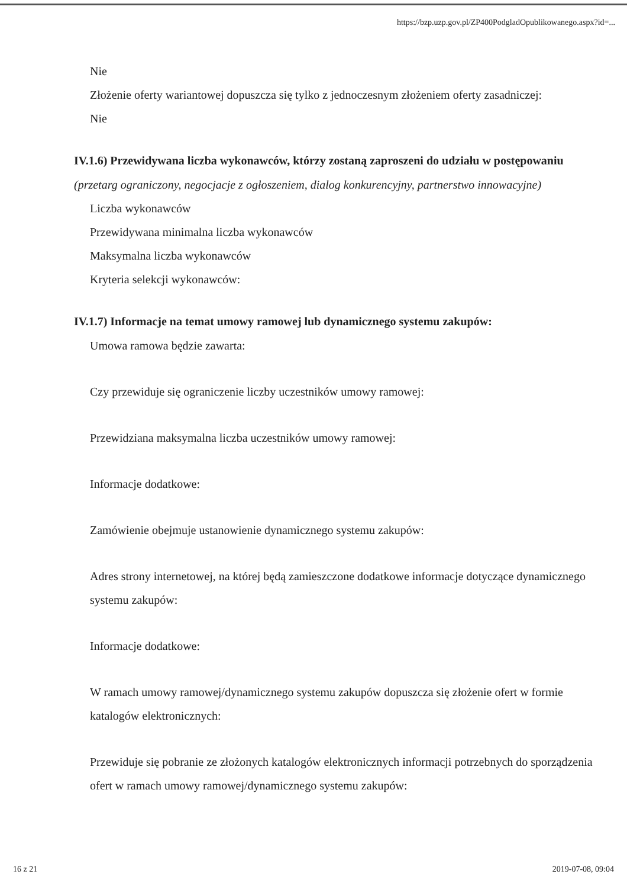https://bzp.uzp.gov.pl/ZP400PodgladOpublikowanego.aspx?id=...
Nie
Złożenie oferty wariantowej dopuszcza się tylko z jednoczesnym złożeniem oferty zasadniczej:
Nie
IV.1.6) Przewidywana liczba wykonawców, którzy zostaną zaproszeni do udziału w postępowaniu
(przetarg ograniczony, negocjacje z ogłoszeniem, dialog konkurencyjny, partnerstwo innowacyjne)
Liczba wykonawców
Przewidywana minimalna liczba wykonawców
Maksymalna liczba wykonawców
Kryteria selekcji wykonawców:
IV.1.7) Informacje na temat umowy ramowej lub dynamicznego systemu zakupów:
Umowa ramowa będzie zawarta:
Czy przewiduje się ograniczenie liczby uczestników umowy ramowej:
Przewidziana maksymalna liczba uczestników umowy ramowej:
Informacje dodatkowe:
Zamówienie obejmuje ustanowienie dynamicznego systemu zakupów:
Adres strony internetowej, na której będą zamieszczone dodatkowe informacje dotyczące dynamicznego systemu zakupów:
Informacje dodatkowe:
W ramach umowy ramowej/dynamicznego systemu zakupów dopuszcza się złożenie ofert w formie katalogów elektronicznych:
Przewiduje się pobranie ze złożonych katalogów elektronicznych informacji potrzebnych do sporządzenia ofert w ramach umowy ramowej/dynamicznego systemu zakupów:
16 z 21 2019-07-08, 09:04